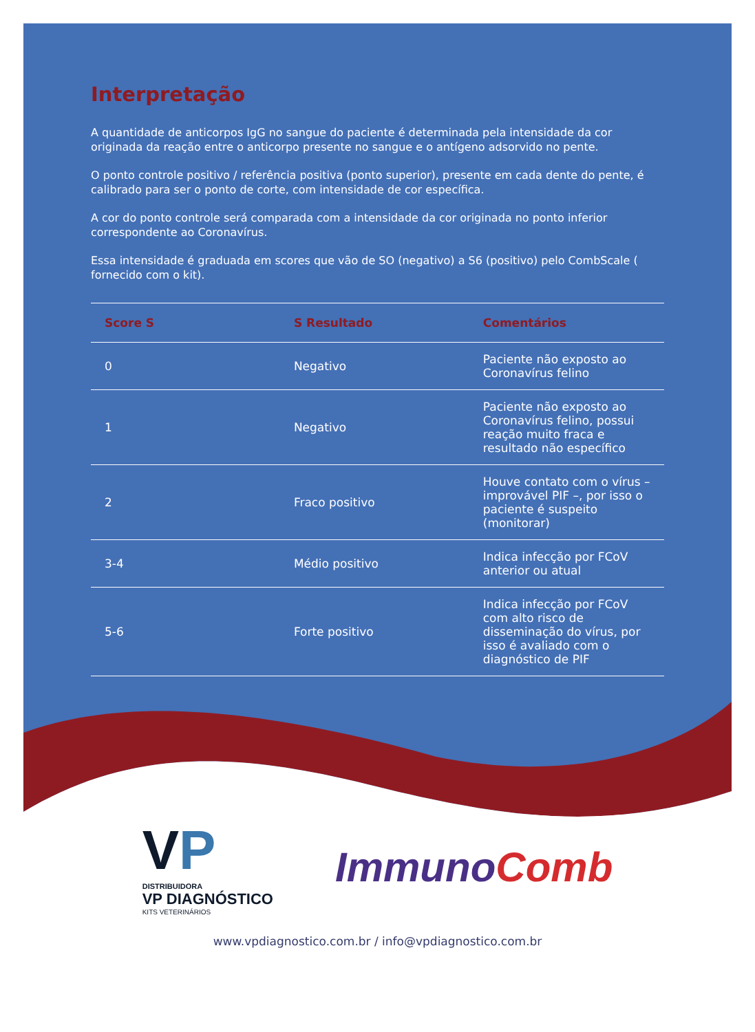Interpretação
A quantidade de anticorpos IgG no sangue do paciente é determinada pela intensidade da cor originada da reação entre o anticorpo presente no sangue e o antígeno adsorvido no pente.
O ponto controle positivo / referência positiva (ponto superior), presente em cada dente do pente, é calibrado para ser o ponto de corte, com intensidade de cor específica.
A cor do ponto controle será comparada com a intensidade da cor originada no ponto inferior correspondente ao Coronavírus.
Essa intensidade é graduada em scores que vão de SO (negativo) a S6 (positivo) pelo CombScale ( fornecido com o kit).
| Score S | S Resultado | Comentários |
| --- | --- | --- |
| 0 | Negativo | Paciente não exposto ao Coronavírus felino |
| 1 | Negativo | Paciente não exposto ao Coronavírus felino, possui reação muito fraca e resultado não específico |
| 2 | Fraco positivo | Houve contato com o vírus – improvável PIF –, por isso o paciente é suspeito (monitorar) |
| 3-4 | Médio positivo | Indica infecção por FCoV anterior ou atual |
| 5-6 | Forte positivo | Indica infecção por FCoV com alto risco de disseminação do vírus, por isso é avaliado com o diagnóstico de PIF |
VP
DISTRIBUIDORA
VP DIAGNÓSTICO
KITS VETERINÁRIOS
Immuno Comb
www.vpdiagnostico.com.br / info@vpdiagnostico.com.br